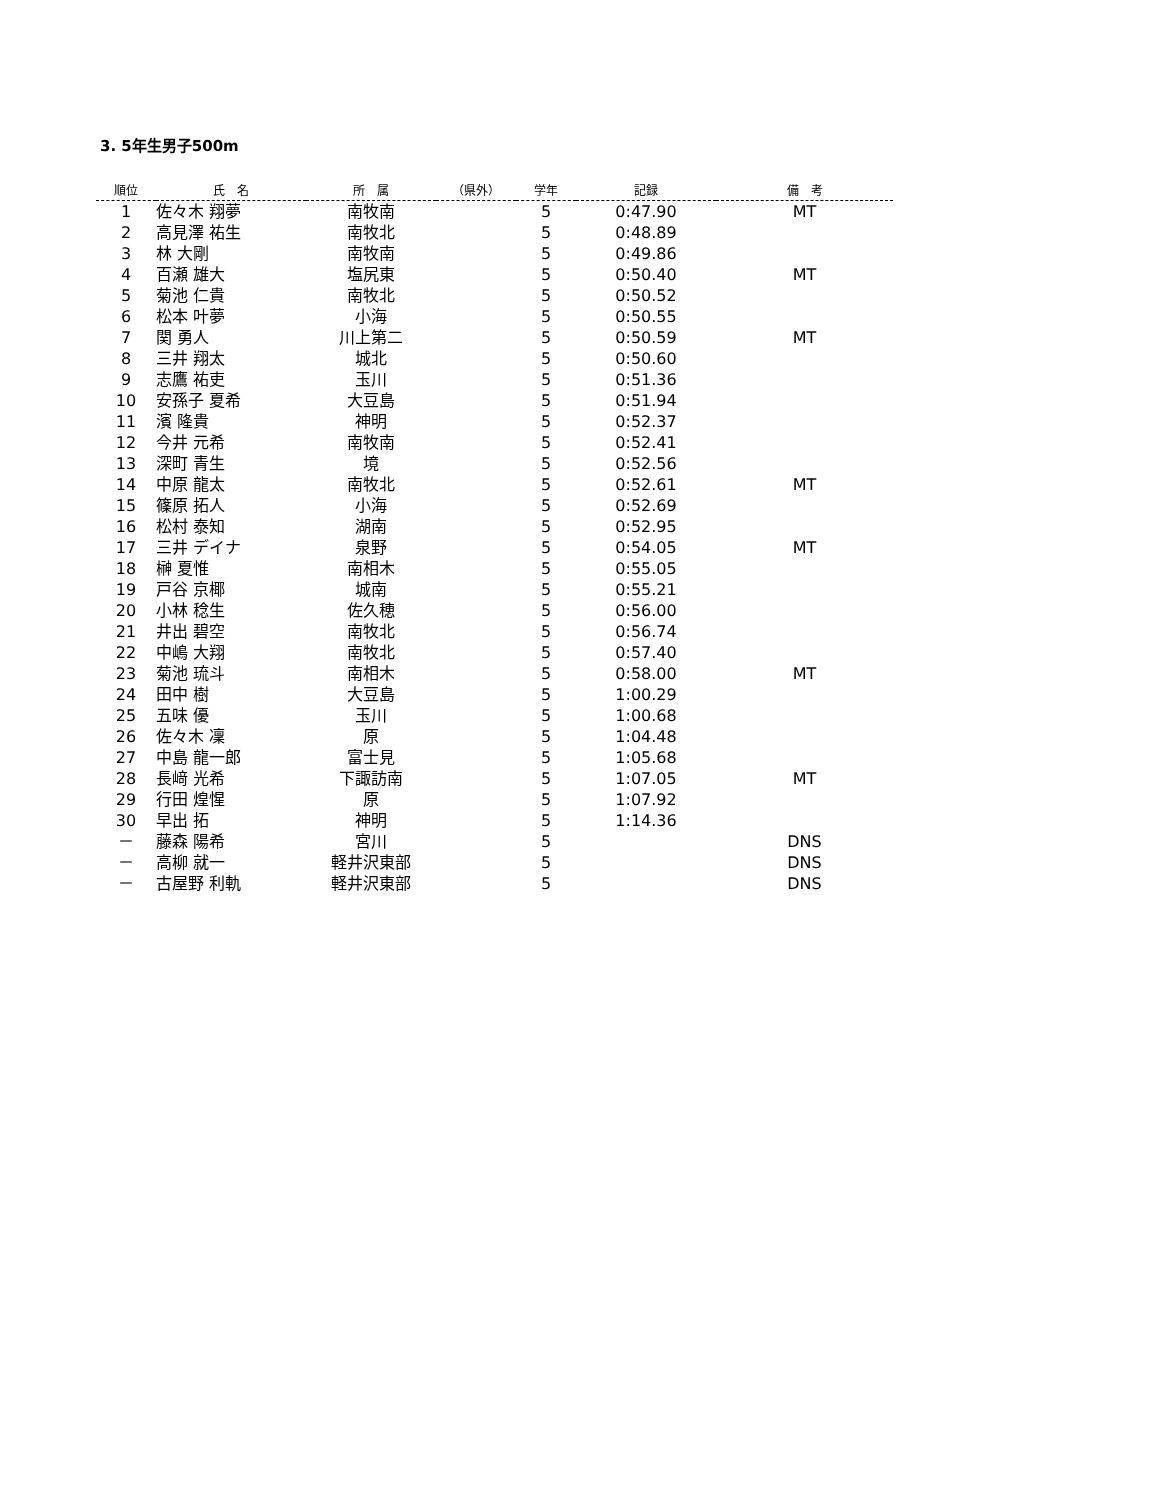3. 5年生男子500m
| 順位 | 氏 名 | 所 属 | （県外） | 学年 | 記録 | 備 考 |
| --- | --- | --- | --- | --- | --- | --- |
| 1 | 佐々木 翔夢 | 南牧南 | | 5 | 0:47.90 | MT |
| 2 | 高見澤 祐生 | 南牧北 | | 5 | 0:48.89 | |
| 3 | 林 大剛 | 南牧南 | | 5 | 0:49.86 | |
| 4 | 百瀬 雄大 | 塩尻東 | | 5 | 0:50.40 | MT |
| 5 | 菊池 仁貴 | 南牧北 | | 5 | 0:50.52 | |
| 6 | 松本 叶夢 | 小海 | | 5 | 0:50.55 | |
| 7 | 関 勇人 | 川上第二 | | 5 | 0:50.59 | MT |
| 8 | 三井 翔太 | 城北 | | 5 | 0:50.60 | |
| 9 | 志鷹 祐吏 | 玉川 | | 5 | 0:51.36 | |
| 10 | 安孫子 夏希 | 大豆島 | | 5 | 0:51.94 | |
| 11 | 濱 隆貴 | 神明 | | 5 | 0:52.37 | |
| 12 | 今井 元希 | 南牧南 | | 5 | 0:52.41 | |
| 13 | 深町 青生 | 境 | | 5 | 0:52.56 | |
| 14 | 中原 龍太 | 南牧北 | | 5 | 0:52.61 | MT |
| 15 | 篠原 拓人 | 小海 | | 5 | 0:52.69 | |
| 16 | 松村 泰知 | 湖南 | | 5 | 0:52.95 | |
| 17 | 三井 デイナ | 泉野 | | 5 | 0:54.05 | MT |
| 18 | 榊 夏惟 | 南相木 | | 5 | 0:55.05 | |
| 19 | 戸谷 京椰 | 城南 | | 5 | 0:55.21 | |
| 20 | 小林 稔生 | 佐久穂 | | 5 | 0:56.00 | |
| 21 | 井出 碧空 | 南牧北 | | 5 | 0:56.74 | |
| 22 | 中嶋 大翔 | 南牧北 | | 5 | 0:57.40 | |
| 23 | 菊池 琉斗 | 南相木 | | 5 | 0:58.00 | MT |
| 24 | 田中 樹 | 大豆島 | | 5 | 1:00.29 | |
| 25 | 五味 優 | 玉川 | | 5 | 1:00.68 | |
| 26 | 佐々木 凜 | 原 | | 5 | 1:04.48 | |
| 27 | 中島 龍一郎 | 富士見 | | 5 | 1:05.68 | |
| 28 | 長﨑 光希 | 下諏訪南 | | 5 | 1:07.05 | MT |
| 29 | 行田 煌惺 | 原 | | 5 | 1:07.92 | |
| 30 | 早出 拓 | 神明 | | 5 | 1:14.36 | |
| － | 藤森 陽希 | 宮川 | | 5 | | DNS |
| － | 高柳 就一 | 軽井沢東部 | | 5 | | DNS |
| － | 古屋野 利軌 | 軽井沢東部 | | 5 | | DNS |